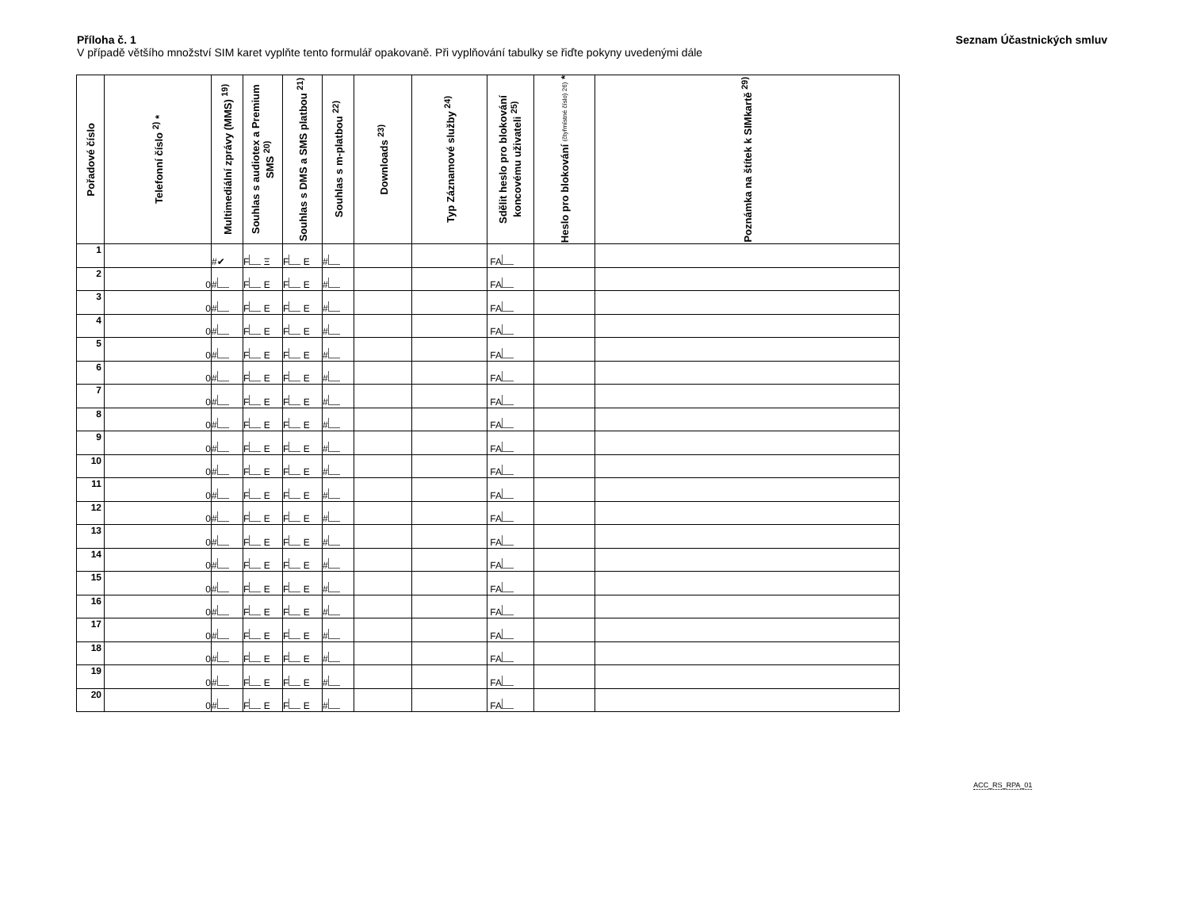Příloha č. 1
V případě většího množství SIM karet vyplňte tento formulář opakovaně. Při vyplňování tabulky se řiďte pokyny uvedenými dále
Seznam Účastnických smluv
| Pořadové číslo | Telefonní číslo <sup>2)</sup> * | Multimediální zprávy (MMS) <sup>19)</sup> | Souhlas s audiotex a Premium SMS <sup>20)</sup> | Souhlas s DMS a SMS platbou <sup>21)</sup> | Souhlas s m-platbou <sup>22)</sup> | Downloads <sup>23)</sup> | Typ Záznamové služby <sup>24)</sup> | Sdělit heslo pro blokování koncovému uživateli <sup>25)</sup> | Heslo pro blokování (čtyřmístné číslo) 26) * | Poznámka na štítek k SIMkartě <sup>29)</sup> |
| --- | --- | --- | --- | --- | --- | --- | --- | --- | --- | --- |
| 1 | | #✔ | F Ξ | F E | # | | | FA | | |
| 2 | 0 | # | F E | F E | # | | | FA | | |
| 3 | 0 | # | F E | F E | # | | | FA | | |
| 4 | 0 | # | F E | F E | # | | | FA | | |
| 5 | 0 | # | F E | F E | # | | | FA | | |
| 6 | 0 | # | F E | F E | # | | | FA | | |
| 7 | 0 | # | F E | F E | # | | | FA | | |
| 8 | 0 | # | F E | F E | # | | | FA | | |
| 9 | 0 | # | F E | F E | # | | | FA | | |
| 10 | 0 | # | F E | F E | # | | | FA | | |
| 11 | 0 | # | F E | F E | # | | | FA | | |
| 12 | 0 | # | F E | F E | # | | | FA | | |
| 13 | 0 | # | F E | F E | # | | | FA | | |
| 14 | 0 | # | F E | F E | # | | | FA | | |
| 15 | 0 | # | F E | F E | # | | | FA | | |
| 16 | 0 | # | F E | F E | # | | | FA | | |
| 17 | 0 | # | F E | F E | # | | | FA | | |
| 18 | 0 | # | F E | F E | # | | | FA | | |
| 19 | 0 | # | F E | F E | # | | | FA | | |
| 20 | 0 | # | F E | F E | # | | | FA | | |
ACC_RS_RPA_01